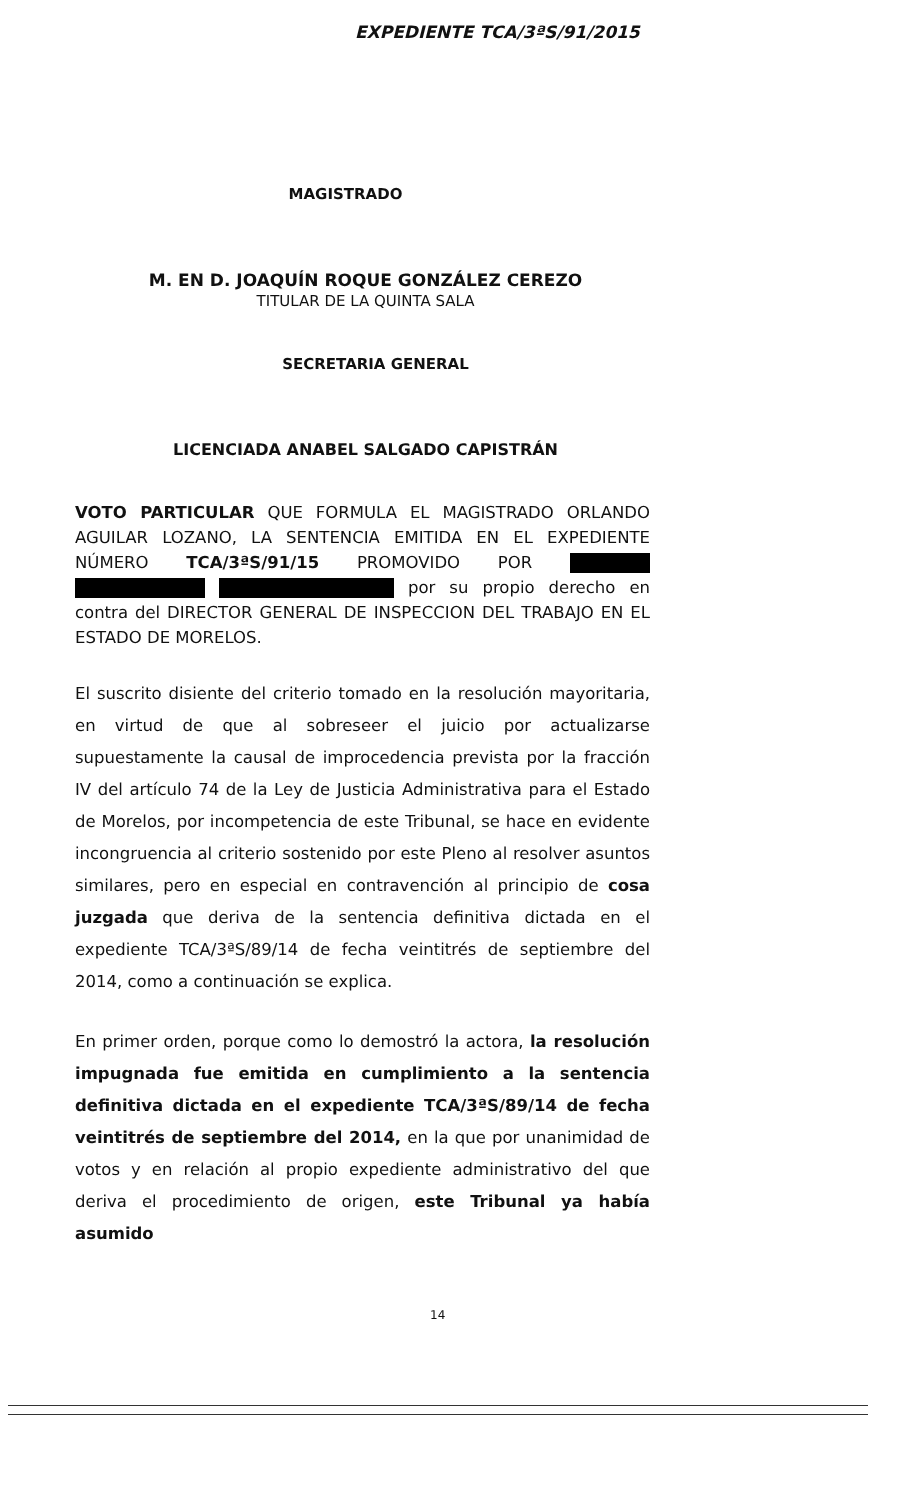EXPEDIENTE TCA/3ªS/91/2015
MAGISTRADO
M. EN D. JOAQUÍN ROQUE GONZÁLEZ CEREZO
TITULAR DE LA QUINTA SALA
SECRETARIA GENERAL
LICENCIADA ANABEL SALGADO CAPISTRÁN
VOTO PARTICULAR QUE FORMULA EL MAGISTRADO ORLANDO AGUILAR LOZANO, LA SENTENCIA EMITIDA EN EL EXPEDIENTE NÚMERO TCA/3ªS/91/15 PROMOVIDO POR por su propio derecho en contra del DIRECTOR GENERAL DE INSPECCION DEL TRABAJO EN EL ESTADO DE MORELOS.
El suscrito disiente del criterio tomado en la resolución mayoritaria, en virtud de que al sobreseer el juicio por actualizarse supuestamente la causal de improcedencia prevista por la fracción IV del artículo 74 de la Ley de Justicia Administrativa para el Estado de Morelos, por incompetencia de este Tribunal, se hace en evidente incongruencia al criterio sostenido por este Pleno al resolver asuntos similares, pero en especial en contravención al principio de cosa juzgada que deriva de la sentencia definitiva dictada en el expediente TCA/3ªS/89/14 de fecha veintitrés de septiembre del 2014, como a continuación se explica.
En primer orden, porque como lo demostró la actora, la resolución impugnada fue emitida en cumplimiento a la sentencia definitiva dictada en el expediente TCA/3ªS/89/14 de fecha veintitrés de septiembre del 2014, en la que por unanimidad de votos y en relación al propio expediente administrativo del que deriva el procedimiento de origen, este Tribunal ya había asumido
14